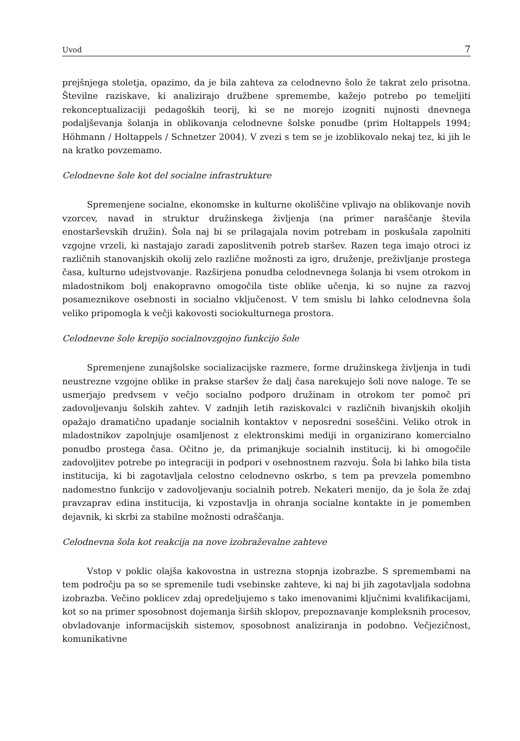Uvod 7
prejšnjega stoletja, opazimo, da je bila zahteva za celodnevno šolo že takrat zelo prisotna. Številne raziskave, ki analizirajo družbene spremembe, kažejo potrebo po temeljiti rekonceptualizaciji pedagoških teorij, ki se ne morejo izogniti nujnosti dnevnega podaljševanja šolanja in oblikovanja celodnevne šolske ponudbe (prim Holtappels 1994; Höhmann / Holtappels / Schnetzer 2004). V zvezi s tem se je izoblikovalo nekaj tez, ki jih le na kratko povzemamo.
Celodnevne šole kot del socialne infrastrukture
Spremenjene socialne, ekonomske in kulturne okoliščine vplivajo na oblikovanje novih vzorcev, navad in struktur družinskega življenja (na primer naraščanje števila enostarševskih družin). Šola naj bi se prilagajala novim potrebam in poskušala zapolniti vzgojne vrzeli, ki nastajajo zaradi zaposlitvenih potreb staršev. Razen tega imajo otroci iz različnih stanovanjskih okolij zelo različne možnosti za igro, druženje, preživljanje prostega časa, kulturno udejstvovanje. Razširjena ponudba celodnevnega šolanja bi vsem otrokom in mladostnikom bolj enakopravno omogočila tiste oblike učenja, ki so nujne za razvoj posameznikove osebnosti in socialno vključenost. V tem smislu bi lahko celodnevna šola veliko pripomogla k večji kakovosti sociokulturnega prostora.
Celodnevne šole krepijo socialnovzgojno funkcijo šole
Spremenjene zunajšolske socializacijske razmere, forme družinskega življenja in tudi neustrezne vzgojne oblike in prakse staršev že dalj časa narekujejo šoli nove naloge. Te se usmerjajo predvsem v večjo socialno podporo družinam in otrokom ter pomoč pri zadovoljevanju šolskih zahtev. V zadnjih letih raziskovalci v različnih bivanjskih okoljih opažajo dramatično upadanje socialnih kontaktov v neposredni soseščini. Veliko otrok in mladostnikov zapolnjuje osamljenost z elektronskimi mediji in organizirano komercialno ponudbo prostega časa. Očitno je, da primanjkuje socialnih institucij, ki bi omogočile zadovoljitev potrebe po integraciji in podpori v osebnostnem razvoju. Šola bi lahko bila tista institucija, ki bi zagotavljala celostno celodnevno oskrbo, s tem pa prevzela pomembno nadomestno funkcijo v zadovoljevanju socialnih potreb. Nekateri menijo, da je šola že zdaj pravzaprav edina institucija, ki vzpostavlja in ohranja socialne kontakte in je pomemben dejavnik, ki skrbi za stabilne možnosti odraščanja.
Celodnevna šola kot reakcija na nove izobraževalne zahteve
Vstop v poklic olajša kakovostna in ustrezna stopnja izobrazbe. S spremembami na tem področju pa so se spremenile tudi vsebinske zahteve, ki naj bi jih zagotavljala sodobna izobrazba. Večino poklicev zdaj opredeljujemo s tako imenovanimi ključnimi kvalifikacijami, kot so na primer sposobnost dojemanja širših sklopov, prepoznavanje kompleksnih procesov, obvladovanje informacijskih sistemov, sposobnost analiziranja in podobno. Večjezičnost, komunikativne